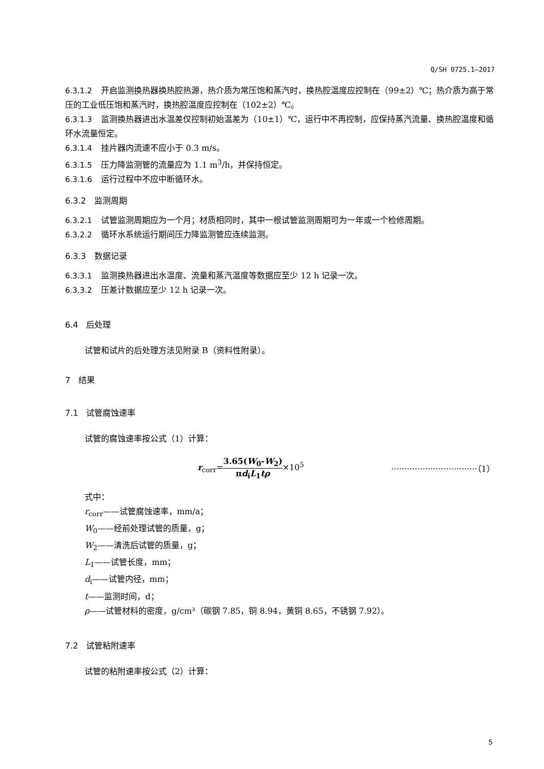Q/SH 0725.1—2017
6.3.1.2 开启监测换热器换热腔热源，热介质为常压饱和蒸汽时，换热腔温度应控制在（99±2）℃；热介质为高于常压的工业低压饱和蒸汽时，换热腔温度应控制在（102±2）℃。
6.3.1.3 监测换热器进出水温差仅控制初始温差为（10±1）℃，运行中不再控制，应保持蒸汽流量、换热腔温度和循环水流量恒定。
6.3.1.4 挂片器内流速不应小于 0.3 m/s。
6.3.1.5 压力降监测管的流量应为 1.1 m<sup>3</sup>/h，并保持恒定。
6.3.1.6 运行过程中不应中断循环水。
6.3.2　监测周期
6.3.2.1 试管监测周期应为一个月；材质相同时，其中一根试管监测周期可为一年或一个检修周期。
6.3.2.2 循环水系统运行期间压力降监测管应连续监测。
6.3.3　数据记录
6.3.3.1 监测换热器进出水温度、流量和蒸汽温度等数据应至少 12 h 记录一次。
6.3.3.2 压差计数据应至少 12 h 记录一次。
6.4　后处理
试管和试片的后处理方法见附录 B（资料性附录）。
7　结果
7.1　试管腐蚀速率
试管的腐蚀速率按公式（1）计算：
r<sub>corr</sub>=3.65(W<sub>0</sub>-W<sub>2</sub>) πd<sub>i</sub>L<sub>1</sub>tρ×10<sup>5</sup> ·································（1）
式中：
r<sub>corr</sub>——试管腐蚀速率，mm/a；
W<sub>0</sub>——经前处理试管的质量，g；
W<sub>2</sub>——清洗后试管的质量，g；
L<sub>1</sub>——试管长度，mm；
d<sub>i</sub>——试管内径，mm；
t——监测时间，d；
ρ——试管材料的密度，g/cm³（碳钢 7.85，铜 8.94，黄铜 8.65，不锈钢 7.92）。
7.2　试管粘附速率
试管的粘附速率按公式（2）计算：
5